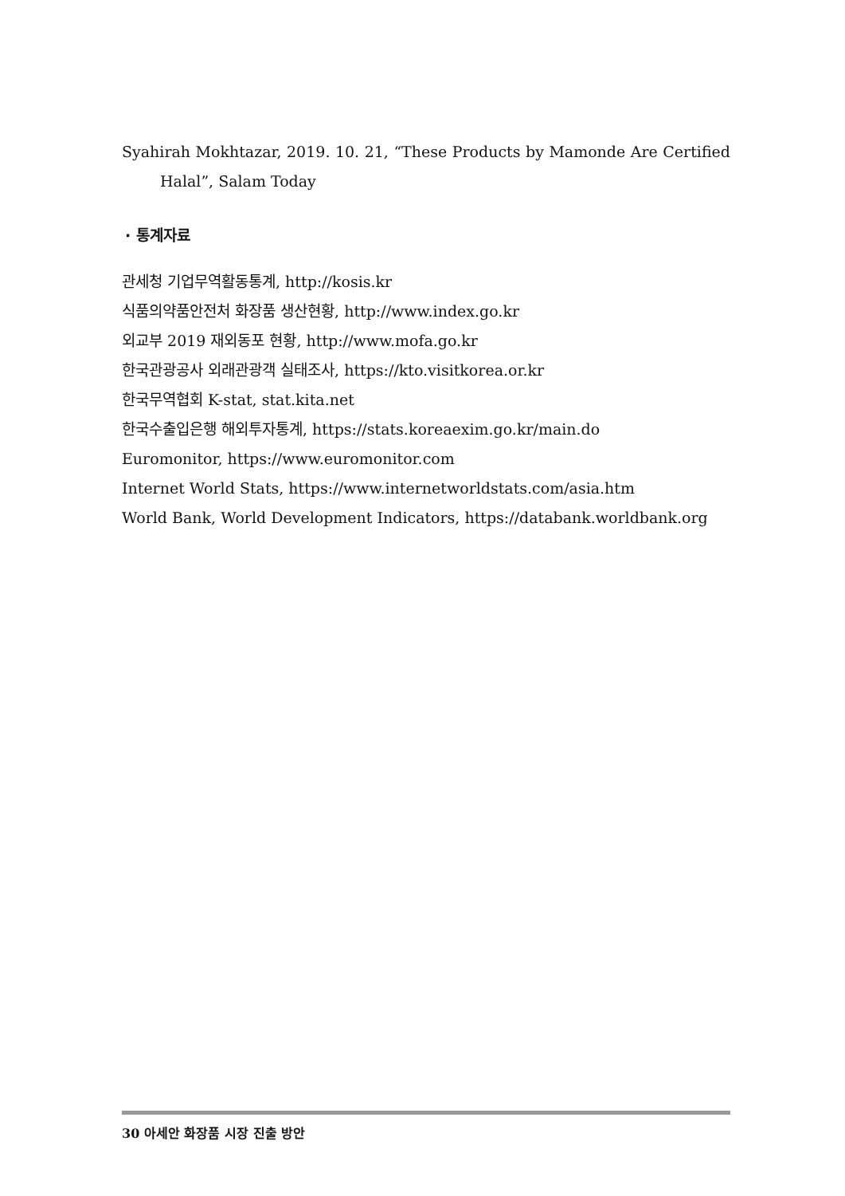Syahirah Mokhtazar, 2019. 10. 21, “These Products by Mamonde Are Certified Halal”, Salam Today
· 통계자료
관세청 기업무역활동통계, http://kosis.kr
식품의약품안전처 화장품 생산현황, http://www.index.go.kr
외교부 2019 재외동포 현황, http://www.mofa.go.kr
한국관광공사 외래관광객 실태조사, https://kto.visitkorea.or.kr
한국무역협회 K-stat, stat.kita.net
한국수출입은행 해외투자통계, https://stats.koreaexim.go.kr/main.do
Euromonitor, https://www.euromonitor.com
Internet World Stats, https://www.internetworldstats.com/asia.htm
World Bank, World Development Indicators, https://databank.worldbank.org
30 아세안 화장품 시장 진출 방안